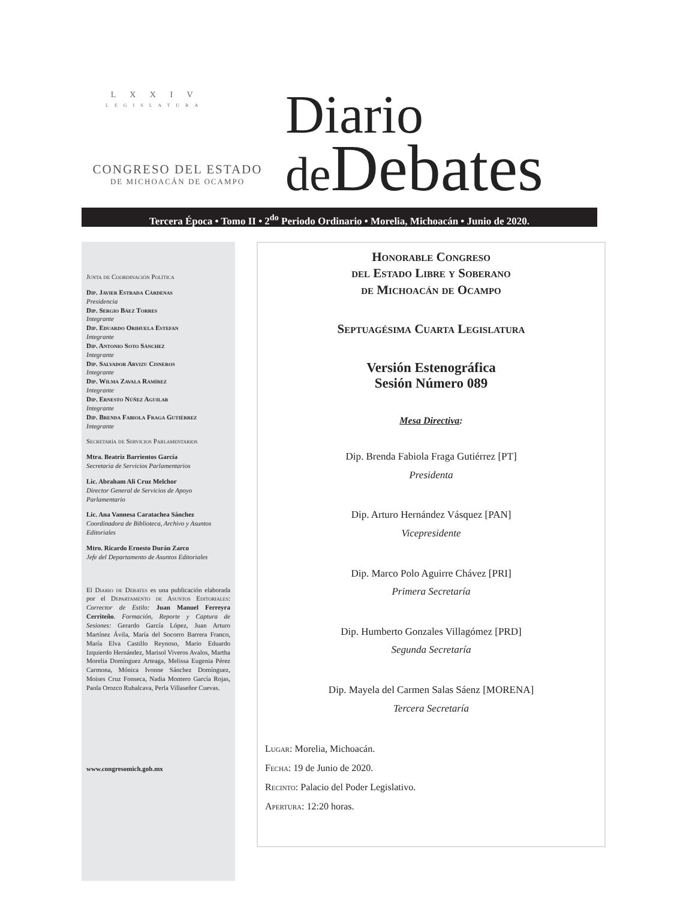L X X I V
LEGISLATURA
CONGRESO DEL ESTADO
DE MICHOACÁN DE OCAMPO
Diario
de Debates
Tercera Época • Tomo II • 2<sup>do</sup> Periodo Ordinario • Morelia, Michoacán • Junio de 2020.
Junta de Coordinación Política
Dip. Javier Estrada Cárdenas
Presidencia
Dip. Sergio Báez Torres
Integrante
Dip. Eduardo Orihuela Estefan
Integrante
Dip. Antonio Soto Sánchez
Integrante
Dip. Salvador Arvizu Cisneros
Integrante
Dip. Wilma Zavala Ramírez
Integrante
Dip. Ernesto Núñez Aguilar
Integrante
Dip. Brenda Fabiola Fraga Gutiérrez
Integrante
Secretaría de Servicios Parlamentarios
Mtra. Beatriz Barrientos García
Secretaria de Servicios Parlamentarios
Lic. Abraham Ali Cruz Melchor
Director General de Servicios de Apoyo Parlamentario
Lic. Ana Vannesa Caratachea Sánchez
Coordinadora de Biblioteca, Archivo y Asuntos Editoriales
Mtro. Ricardo Ernesto Durán Zarco
Jefe del Departamento de Asuntos Editoriales
El Diario de Debates es una publicación elaborada por el Departamento de Asuntos Editoriales: Corrector de Estilo: Juan Manuel Ferreyra Cerriteño. Formación, Reporte y Captura de Sesiones: Gerardo García López, Juan Arturo Martínez Ávila, María del Socorro Barrera Franco, María Elva Castillo Reynoso, Mario Eduardo Izquierdo Hernández, Marisol Viveros Avalos, Martha Morelia Domínguez Arteaga, Melissa Eugenia Pérez Carmona, Mónica Ivonne Sánchez Domínguez, Moises Cruz Fonseca, Nadia Montero García Rojas, Paola Orozco Rubalcava, Perla Villaseñor Cuevas.
www.congresomich.gob.mx
Honorable Congreso
del Estado Libre y Soberano
de Michoacán de Ocampo
Septuagésima Cuarta Legislatura
Versión Estenográfica
Sesión Número 089
Mesa Directiva:
Dip. Brenda Fabiola Fraga Gutiérrez [PT]
Presidenta
Dip. Arturo Hernández Vásquez [PAN]
Vicepresidente
Dip. Marco Polo Aguirre Chávez [PRI]
Primera Secretaría
Dip. Humberto Gonzales Villagómez [PRD]
Segunda Secretaría
Dip. Mayela del Carmen Salas Sáenz [MORENA]
Tercera Secretaría
Lugar: Morelia, Michoacán.
Fecha: 19 de Junio de 2020.
Recinto: Palacio del Poder Legislativo.
Apertura: 12:20 horas.